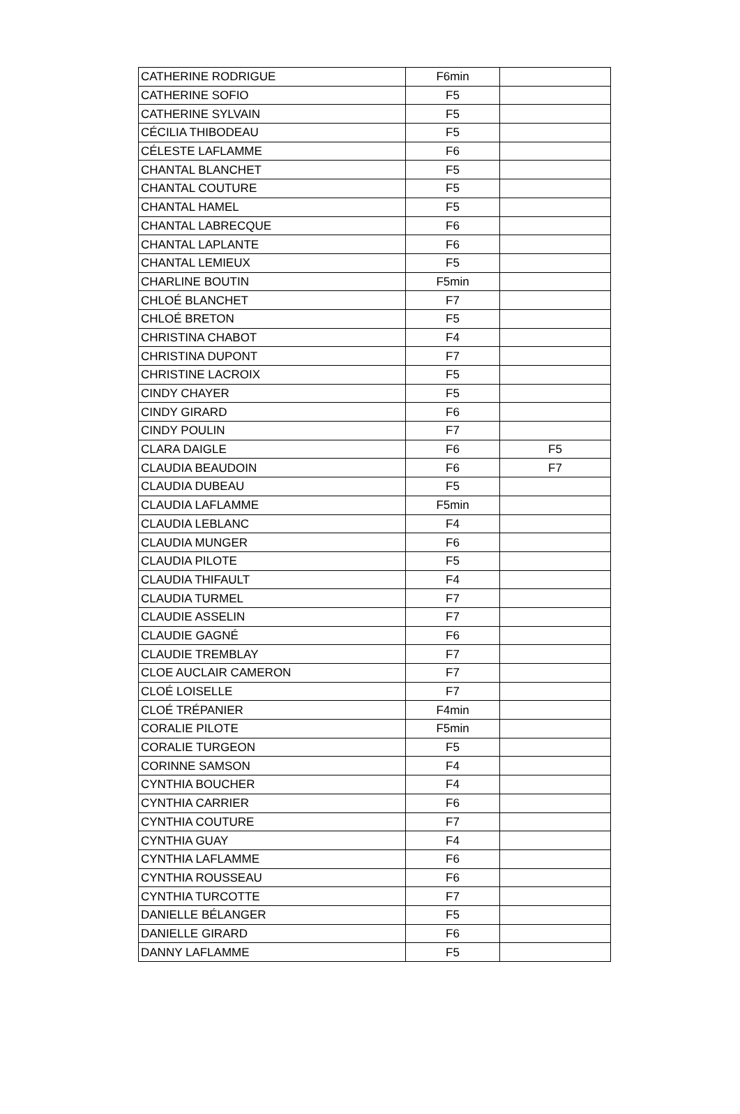| CATHERINE RODRIGUE | F6min | |
| CATHERINE SOFIO | F5 | |
| CATHERINE SYLVAIN | F5 | |
| CÉCILIA THIBODEAU | F5 | |
| CÉLESTE LAFLAMME | F6 | |
| CHANTAL BLANCHET | F5 | |
| CHANTAL COUTURE | F5 | |
| CHANTAL HAMEL | F5 | |
| CHANTAL LABRECQUE | F6 | |
| CHANTAL LAPLANTE | F6 | |
| CHANTAL LEMIEUX | F5 | |
| CHARLINE BOUTIN | F5min | |
| CHLOÉ BLANCHET | F7 | |
| CHLOÉ BRETON | F5 | |
| CHRISTINA CHABOT | F4 | |
| CHRISTINA DUPONT | F7 | |
| CHRISTINE LACROIX | F5 | |
| CINDY CHAYER | F5 | |
| CINDY GIRARD | F6 | |
| CINDY POULIN | F7 | |
| CLARA DAIGLE | F6 | F5 |
| CLAUDIA BEAUDOIN | F6 | F7 |
| CLAUDIA DUBEAU | F5 | |
| CLAUDIA LAFLAMME | F5min | |
| CLAUDIA LEBLANC | F4 | |
| CLAUDIA MUNGER | F6 | |
| CLAUDIA PILOTE | F5 | |
| CLAUDIA THIFAULT | F4 | |
| CLAUDIA TURMEL | F7 | |
| CLAUDIE ASSELIN | F7 | |
| CLAUDIE GAGNÉ | F6 | |
| CLAUDIE TREMBLAY | F7 | |
| CLOE AUCLAIR CAMERON | F7 | |
| CLOÉ LOISELLE | F7 | |
| CLOÉ TRÉPANIER | F4min | |
| CORALIE PILOTE | F5min | |
| CORALIE TURGEON | F5 | |
| CORINNE SAMSON | F4 | |
| CYNTHIA BOUCHER | F4 | |
| CYNTHIA CARRIER | F6 | |
| CYNTHIA COUTURE | F7 | |
| CYNTHIA GUAY | F4 | |
| CYNTHIA LAFLAMME | F6 | |
| CYNTHIA ROUSSEAU | F6 | |
| CYNTHIA TURCOTTE | F7 | |
| DANIELLE BÉLANGER | F5 | |
| DANIELLE GIRARD | F6 | |
| DANNY LAFLAMME | F5 | |